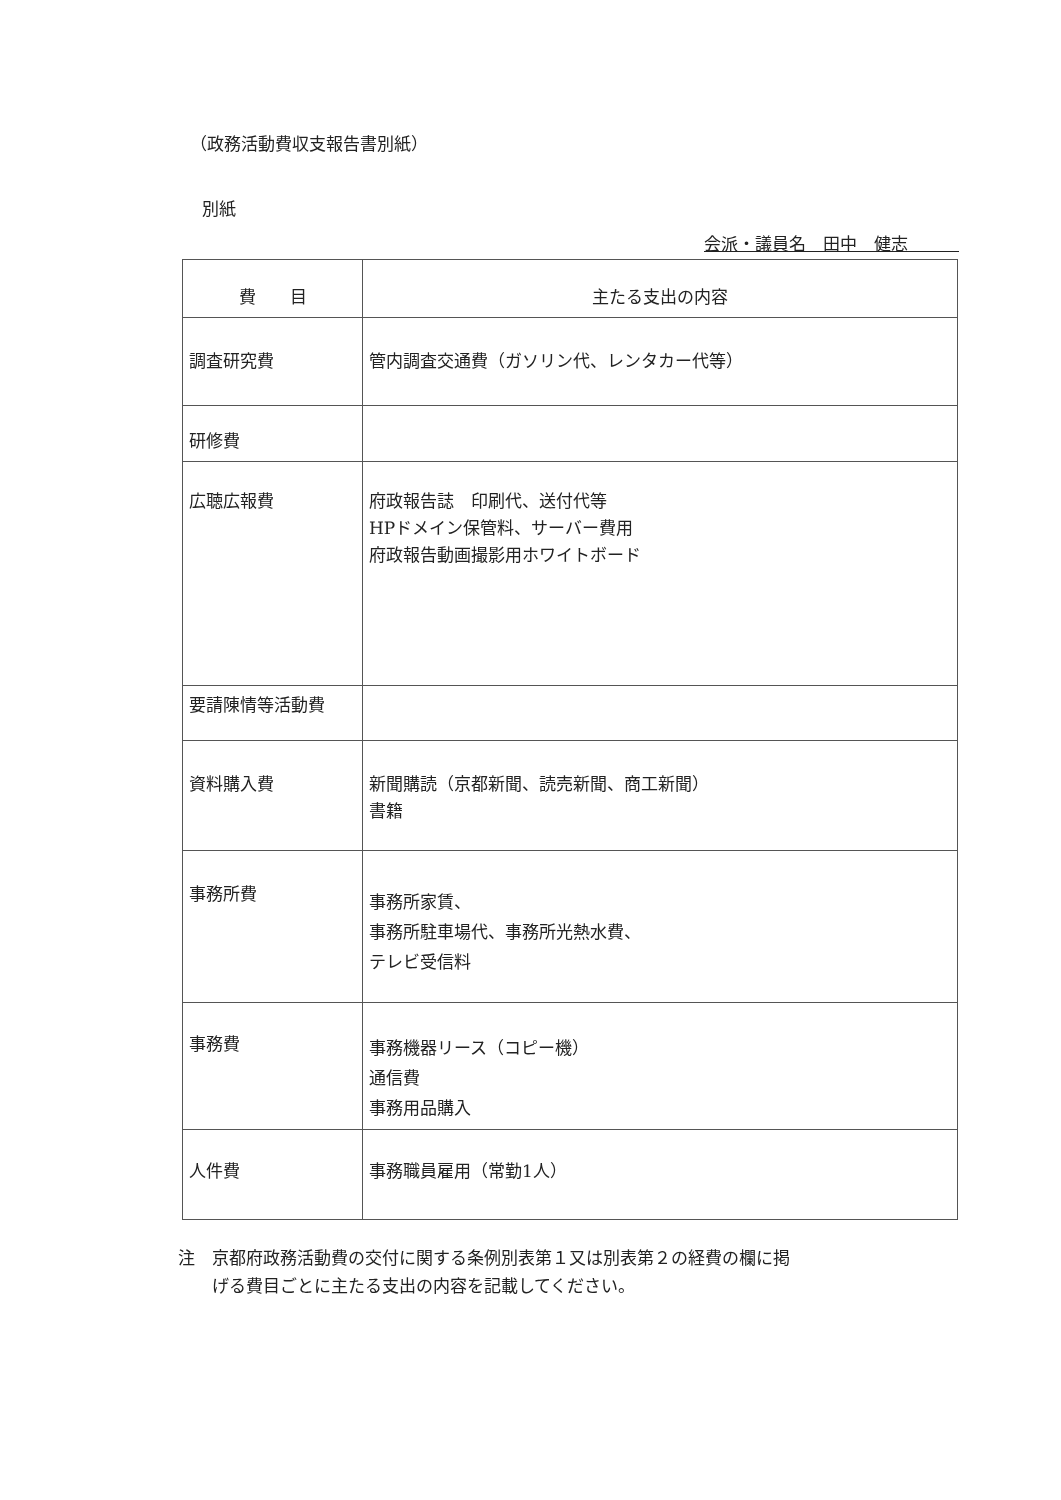（政務活動費収支報告書別紙）
別紙
会派・議員名　田中　健志　　　
| 費 目 | 主たる支出の内容 |
| --- | --- |
| 調査研究費 | 管内調査交通費（ガソリン代、レンタカー代等） |
| 研修費 | |
| 広聴広報費 | 府政報告誌 印刷代、送付代等 HPドメイン保管料、サーバー費用 府政報告動画撮影用ホワイトボード |
| 要請陳情等活動費 | |
| 資料購入費 | 新聞購読（京都新聞、読売新聞、商工新聞） 書籍 |
| 事務所費 | 事務所家賃、 事務所駐車場代、事務所光熱水費、 テレビ受信料 |
| 事務費 | 事務機器リース（コピー機） 通信費 事務用品購入 |
| 人件費 | 事務職員雇用（常勤1人） |
注　京都府政務活動費の交付に関する条例別表第１又は別表第２の経費の欄に掲
　　げる費目ごとに主たる支出の内容を記載してください。